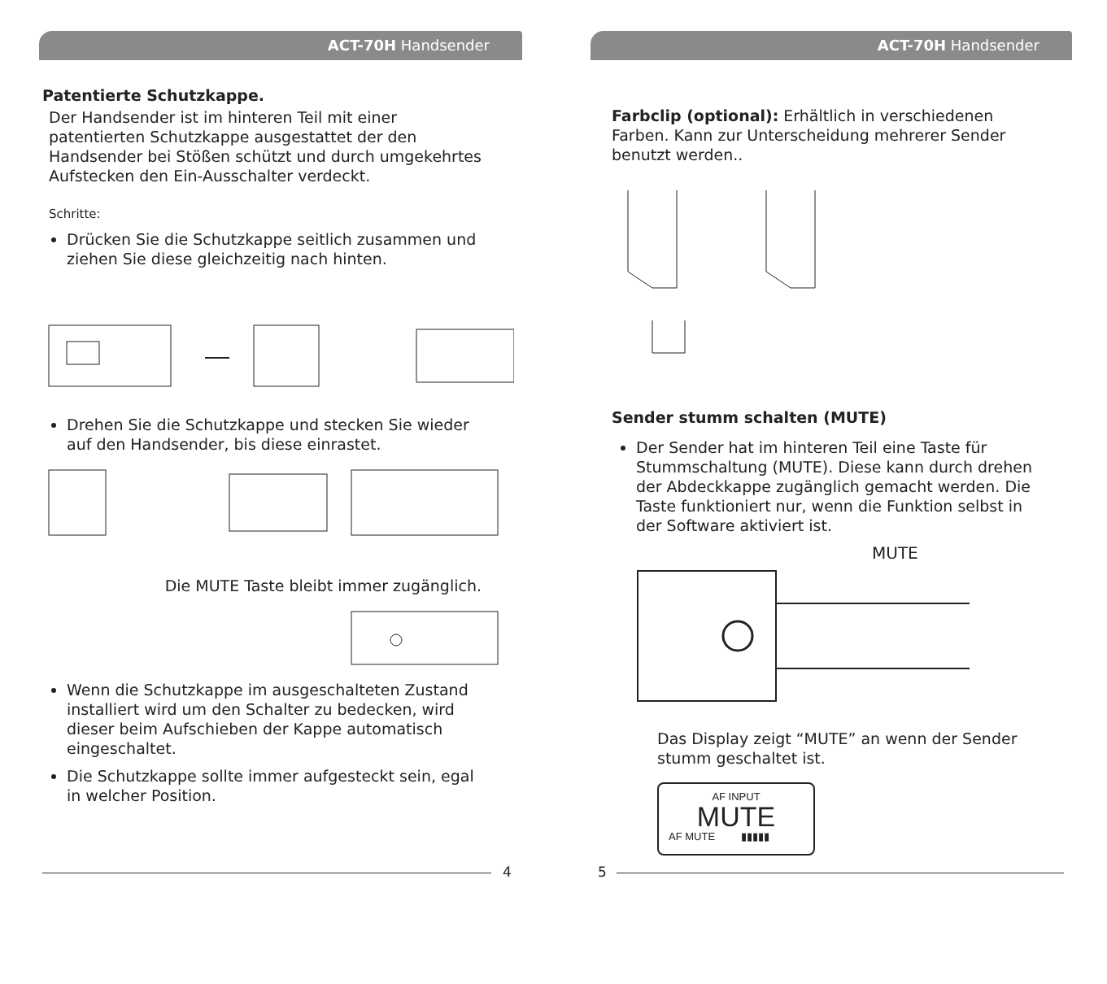ACT-70H Handsender
Patentierte Schutzkappe.
Der Handsender ist im hinteren Teil mit einer patentierten Schutzkappe ausgestattet der den Handsender bei Stößen schützt und durch umgekehrtes Aufstecken den Ein-Ausschalter verdeckt.
Schritte:
Drücken Sie die Schutzkappe seitlich zusammen und ziehen Sie diese gleichzeitig nach hinten.
Drehen Sie die Schutzkappe und stecken Sie wieder auf den Handsender, bis diese einrastet.
Die MUTE Taste bleibt immer zugänglich.
Wenn die Schutzkappe im ausgeschalteten Zustand installiert wird um den Schalter zu bedecken, wird dieser beim Aufschieben der Kappe automatisch eingeschaltet.
Die Schutzkappe sollte immer aufgesteckt sein, egal in welcher Position.
4
ACT-70H Handsender
Farbclip (optional): Erhältlich in verschiedenen Farben. Kann zur Unterscheidung mehrerer Sender benutzt werden..
Sender stumm schalten (MUTE)
Der Sender hat im hinteren Teil eine Taste für Stummschaltung (MUTE). Diese kann durch drehen der Abdeckkappe zugänglich gemacht werden. Die Taste funktioniert nur, wenn die Funktion selbst in der Software aktiviert ist.
MUTE
Das Display zeigt “MUTE” an wenn der Sender stumm geschaltet ist.
AF INPUT
MUTE
AF MUTE ▮▮▮▮▮
5